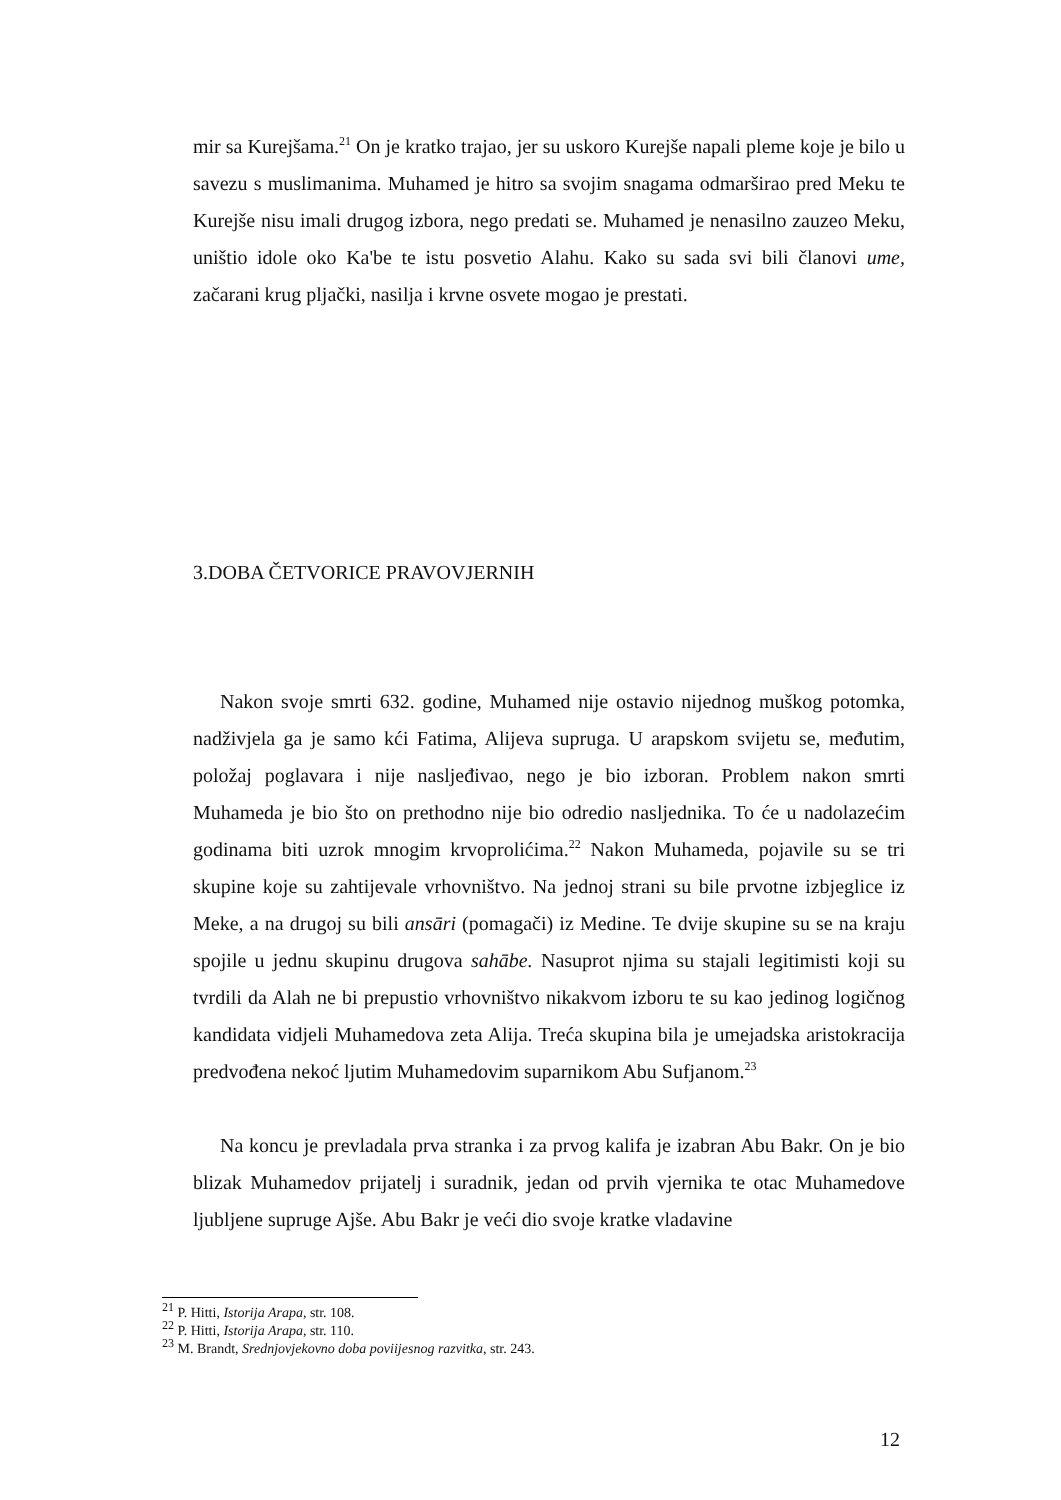mir sa Kurejšama.<sup>21</sup> On je kratko trajao, jer su uskoro Kurejše napali pleme koje je bilo u savezu s muslimanima. Muhamed je hitro sa svojim snagama odmarširao pred Meku te Kurejše nisu imali drugog izbora, nego predati se. Muhamed je nenasilno zauzeo Meku, uništio idole oko Ka'be te istu posvetio Alahu. Kako su sada svi bili članovi ume, začarani krug pljački, nasilja i krvne osvete mogao je prestati.
3.DOBA ČETVORICE PRAVOVJERNIH
Nakon svoje smrti 632. godine, Muhamed nije ostavio nijednog muškog potomka, nadživjela ga je samo kći Fatima, Alijeva supruga. U arapskom svijetu se, međutim, položaj poglavara i nije nasljeđivao, nego je bio izboran. Problem nakon smrti Muhameda je bio što on prethodno nije bio odredio nasljednika. To će u nadolazećim godinama biti uzrok mnogim krvoprolićima.<sup>22</sup> Nakon Muhameda, pojavile su se tri skupine koje su zahtijevale vrhovništvo. Na jednoj strani su bile prvotne izbjeglice iz Meke, a na drugoj su bili ansāri (pomagači) iz Medine. Te dvije skupine su se na kraju spojile u jednu skupinu drugova sahābe. Nasuprot njima su stajali legitimisti koji su tvrdili da Alah ne bi prepustio vrhovništvo nikakvom izboru te su kao jedinog logičnog kandidata vidjeli Muhamedova zeta Alija. Treća skupina bila je umejadska aristokracija predvođena nekoć ljutim Muhamedovim suparnikom Abu Sufjanom.<sup>23</sup>
Na koncu je prevladala prva stranka i za prvog kalifa je izabran Abu Bakr. On je bio blizak Muhamedov prijatelj i suradnik, jedan od prvih vjernika te otac Muhamedove ljubljene supruge Ajše. Abu Bakr je veći dio svoje kratke vladavine
<sup>21</sup> P. Hitti, Istorija Arapa, str. 108.
<sup>22</sup> P. Hitti, Istorija Arapa, str. 110.
<sup>23</sup> M. Brandt, Srednjovjekovno doba poviijesnog razvitka, str. 243.
12